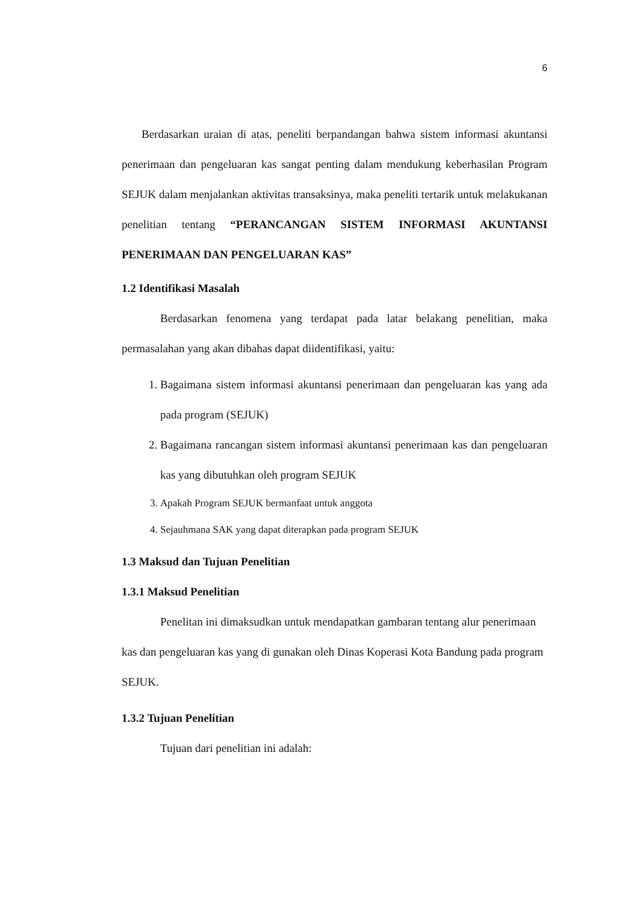6
Berdasarkan uraian di atas, peneliti berpandangan bahwa sistem informasi akuntansi penerimaan dan pengeluaran kas sangat penting dalam mendukung keberhasilan Program SEJUK dalam menjalankan aktivitas transaksinya, maka peneliti tertarik untuk melakukanan penelitian tentang “PERANCANGAN SISTEM INFORMASI AKUNTANSI PENERIMAAN DAN PENGELUARAN KAS”
1.2 Identifikasi Masalah
Berdasarkan fenomena yang terdapat pada latar belakang penelitian, maka permasalahan yang akan dibahas dapat diidentifikasi, yaitu:
1. Bagaimana sistem informasi akuntansi penerimaan dan pengeluaran kas yang ada pada program (SEJUK)
2. Bagaimana rancangan sistem informasi akuntansi penerimaan kas dan pengeluaran kas yang dibutuhkan oleh program SEJUK
3. Apakah Program SEJUK bermanfaat untuk anggota
4. Sejauhmana SAK yang dapat diterapkan pada program SEJUK
1.3 Maksud dan Tujuan Penelitian
1.3.1 Maksud Penelitian
Penelitan ini dimaksudkan untuk mendapatkan gambaran tentang alur penerimaan kas dan pengeluaran kas yang di gunakan oleh Dinas Koperasi Kota Bandung pada program SEJUK.
1.3.2 Tujuan Penelitian
Tujuan dari penelitian ini adalah: